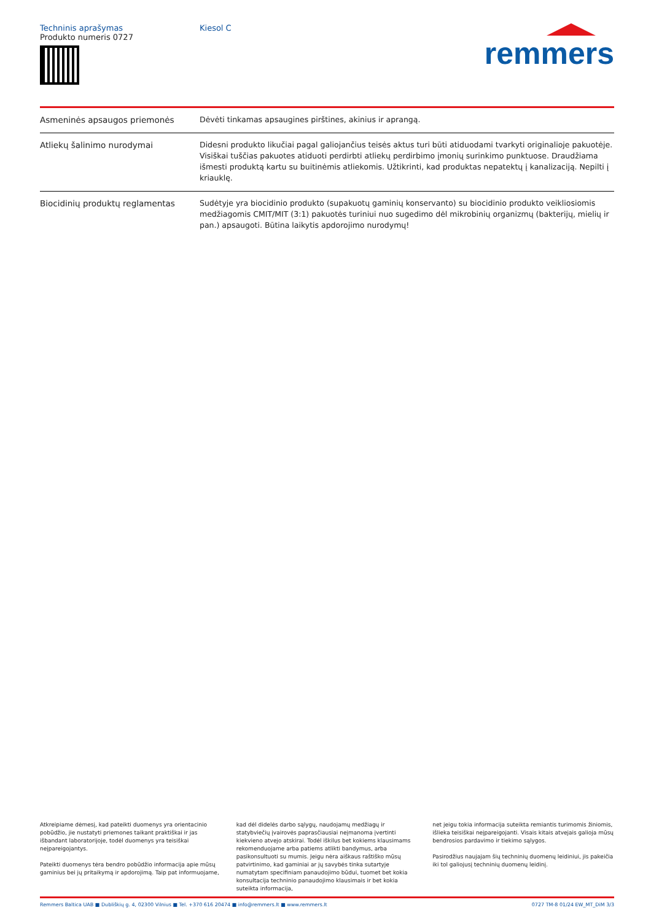Techninis aprašymas
Produkto numeris 0727
Kiesol C
remmers
| Asmeninės apsaugos priemonės | Dėvėti tinkamas apsaugines pirštines, akinius ir aprangą. |
| Atliekų šalinimo nurodymai | Didesni produkto likučiai pagal galiojančius teisės aktus turi būti atiduodami tvarkyti originalioje pakuotėje. Visiškai tuščias pakuotes atiduoti perdirbti atliekų perdirbimo įmonių surinkimo punktuose. Draudžiama išmesti produktą kartu su buitinėmis atliekomis. Užtikrinti, kad produktas nepatektų į kanalizaciją. Nepilti į kriauklę. |
| Biocidinių produktų reglamentas | Sudėtyje yra biocidinio produkto (supakuotų gaminių konservanto) su biocidinio produkto veikliosiomis medžiagomis CMIT/MIT (3:1) pakuotės turiniui nuo sugedimo dėl mikrobinių organizmų (bakterijų, mielių ir pan.) apsaugoti. Būtina laikytis apdorojimo nurodymų! |
Atkreipiame dėmesį, kad pateikti duomenys yra orientacinio pobūdžio, jie nustatyti priemones taikant praktiškai ir jas išbandant laboratorijoje, todėl duomenys yra teisiškai neįpareigojantys.
Pateikti duomenys tėra bendro pobūdžio informacija apie mūsų gaminius bei jų pritaikymą ir apdorojimą. Taip pat informuojame,
kad dėl didelės darbo sąlygų, naudojamų medžiagų ir statybviečių įvairovės paprasčiausiai neįmanoma įvertinti kiekvieno atvejo atskirai. Todėl iškilus bet kokiems klausimams rekomenduojame arba patiems atlikti bandymus, arba pasikonsultuoti su mumis. Jeigu nėra aiškaus raštiško mūsų patvirtinimo, kad gaminiai ar jų savybės tinka sutartyje numatytam specifiniam panaudojimo būdui, tuomet bet kokia konsultacija techninio panaudojimo klausimais ir bet kokia suteikta informacija,
net jeigu tokia informacija suteikta remiantis turimomis žiniomis, išlieka teisiškai neįpareigojanti. Visais kitais atvejais galioja mūsų bendrosios pardavimo ir tiekimo sąlygos.
Pasirodžius naujajam šių techninių duomenų leidiniui, jis pakeičia iki tol galiojusį techninių duomenų leidinį.
Remmers Baltica UAB ■ Dubliškių g. 4, 02300 Vilnius ■ Tel. +370 616 20474 ■ info@remmers.lt ■ www.remmers.lt 0727 TM-8 01/24 EW_MT_DiM 3/3